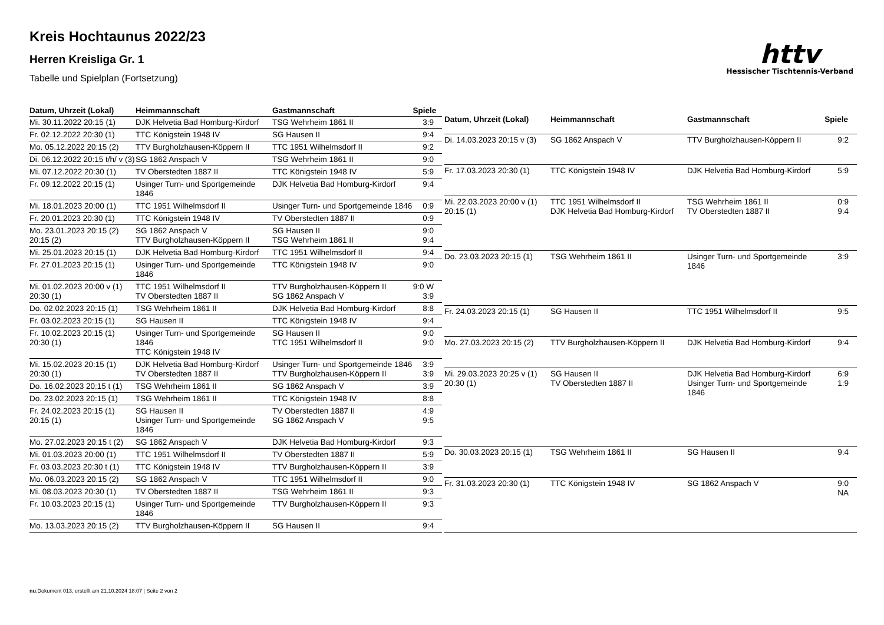Kreis Hochtaunus 2022/23
Herren Kreisliga Gr. 1
Tabelle und Spielplan (Fortsetzung)
httv
Hessischer Tischtennis-Verband
| Datum, Uhrzeit (Lokal) | Heimmannschaft | Gastmannschaft | Spiele |
| --- | --- | --- | --- |
| Mi. 30.11.2022 20:15 (1) | DJK Helvetia Bad Homburg-Kirdorf | TSG Wehrheim 1861 II | 3:9 |
| Fr. 02.12.2022 20:30 (1) | TTC Königstein 1948 IV | SG Hausen II | 9:4 |
| Mo. 05.12.2022 20:15 (2) | TTV Burgholzhausen-Köppern II | TTC 1951 Wilhelmsdorf II | 9:2 |
| Di. 06.12.2022 20:15 t/h/ v (3) | SG 1862 Anspach V | TSG Wehrheim 1861 II | 9:0 |
| Mi. 07.12.2022 20:30 (1) | TV Oberstedten 1887 II | TTC Königstein 1948 IV | 5:9 |
| Fr. 09.12.2022 20:15 (1) | Usinger Turn- und Sportgemeinde 1846 | DJK Helvetia Bad Homburg-Kirdorf | 9:4 |
| Mi. 18.01.2023 20:00 (1) | TTC 1951 Wilhelmsdorf II | Usinger Turn- und Sportgemeinde 1846 | 0:9 |
| Fr. 20.01.2023 20:30 (1) | TTC Königstein 1948 IV | TV Oberstedten 1887 II | 0:9 |
| Mo. 23.01.2023 20:15 (2) 20:15 (2) | SG 1862 Anspach V TTV Burgholzhausen-Köppern II | SG Hausen II TSG Wehrheim 1861 II | 9:0 9:4 |
| Mi. 25.01.2023 20:15 (1) | DJK Helvetia Bad Homburg-Kirdorf | TTC 1951 Wilhelmsdorf II | 9:4 |
| Fr. 27.01.2023 20:15 (1) | Usinger Turn- und Sportgemeinde 1846 | TTC Königstein 1948 IV | 9:0 |
| Mi. 01.02.2023 20:00 v (1) 20:30 (1) | TTC 1951 Wilhelmsdorf II TV Oberstedten 1887 II | TTV Burgholzhausen-Köppern II SG 1862 Anspach V | 9:0 W 3:9 |
| Do. 02.02.2023 20:15 (1) | TSG Wehrheim 1861 II | DJK Helvetia Bad Homburg-Kirdorf | 8:8 |
| Fr. 03.02.2023 20:15 (1) | SG Hausen II | TTC Königstein 1948 IV | 9:4 |
| Fr. 10.02.2023 20:15 (1) 20:30 (1) | Usinger Turn- und Sportgemeinde 1846 TTC Königstein 1948 IV | SG Hausen II TTC 1951 Wilhelmsdorf II | 9:0 9:0 |
| Mi. 15.02.2023 20:15 (1) 20:30 (1) | DJK Helvetia Bad Homburg-Kirdorf TV Oberstedten 1887 II | Usinger Turn- und Sportgemeinde 1846 TTV Burgholzhausen-Köppern II | 3:9 3:9 |
| Do. 16.02.2023 20:15 t (1) | TSG Wehrheim 1861 II | SG 1862 Anspach V | 3:9 |
| Do. 23.02.2023 20:15 (1) | TSG Wehrheim 1861 II | TTC Königstein 1948 IV | 8:8 |
| Fr. 24.02.2023 20:15 (1) 20:15 (1) | SG Hausen II Usinger Turn- und Sportgemeinde 1846 | TV Oberstedten 1887 II SG 1862 Anspach V | 4:9 9:5 |
| Mo. 27.02.2023 20:15 t (2) | SG 1862 Anspach V | DJK Helvetia Bad Homburg-Kirdorf | 9:3 |
| Mi. 01.03.2023 20:00 (1) | TTC 1951 Wilhelmsdorf II | TV Oberstedten 1887 II | 5:9 |
| Fr. 03.03.2023 20:30 t (1) | TTC Königstein 1948 IV | TTV Burgholzhausen-Köppern II | 3:9 |
| Mo. 06.03.2023 20:15 (2) | SG 1862 Anspach V | TTC 1951 Wilhelmsdorf II | 9:0 |
| Mi. 08.03.2023 20:30 (1) | TV Oberstedten 1887 II | TSG Wehrheim 1861 II | 9:3 |
| Fr. 10.03.2023 20:15 (1) | Usinger Turn- und Sportgemeinde 1846 | TTV Burgholzhausen-Köppern II | 9:3 |
| Mo. 13.03.2023 20:15 (2) | TTV Burgholzhausen-Köppern II | SG Hausen II | 9:4 |
| Datum, Uhrzeit (Lokal) | Heimmannschaft | Gastmannschaft | Spiele |
| --- | --- | --- | --- |
| Di. 14.03.2023 20:15 v (3) | SG 1862 Anspach V | TTV Burgholzhausen-Köppern II | 9:2 |
| Fr. 17.03.2023 20:30 (1) | TTC Königstein 1948 IV | DJK Helvetia Bad Homburg-Kirdorf | 5:9 |
| Mi. 22.03.2023 20:00 v (1) 20:15 (1) | TTC 1951 Wilhelmsdorf II DJK Helvetia Bad Homburg-Kirdorf | TSG Wehrheim 1861 II TV Oberstedten 1887 II | 0:9 9:4 |
| Do. 23.03.2023 20:15 (1) | TSG Wehrheim 1861 II | Usinger Turn- und Sportgemeinde 1846 | 3:9 |
| Fr. 24.03.2023 20:15 (1) | SG Hausen II | TTC 1951 Wilhelmsdorf II | 9:5 |
| Mo. 27.03.2023 20:15 (2) | TTV Burgholzhausen-Köppern II | DJK Helvetia Bad Homburg-Kirdorf | 9:4 |
| Mi. 29.03.2023 20:25 v (1) 20:30 (1) | SG Hausen II TV Oberstedten 1887 II | DJK Helvetia Bad Homburg-Kirdorf Usinger Turn- und Sportgemeinde 1846 | 6:9 1:9 |
| Do. 30.03.2023 20:15 (1) | TSG Wehrheim 1861 II | SG Hausen II | 9:4 |
| Fr. 31.03.2023 20:30 (1) | TTC Königstein 1948 IV | SG 1862 Anspach V | 9:0 NA |
nu.Dokument 013, erstellt am 21.10.2024 18:07 | Seite 2 von 2